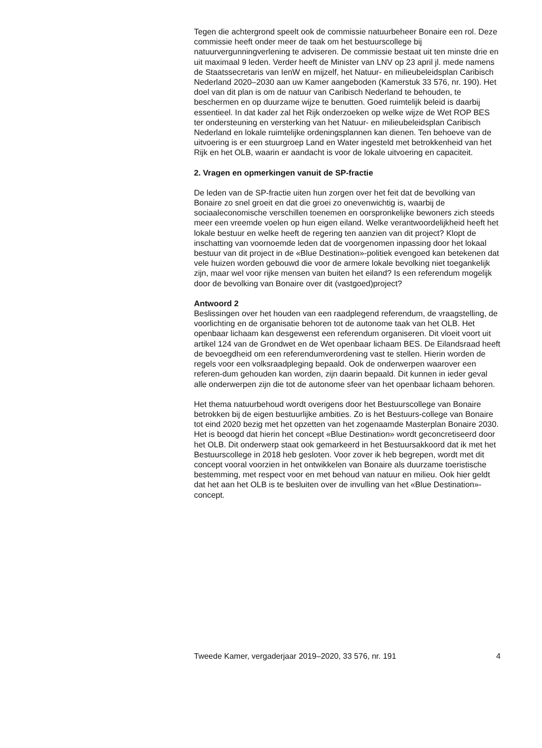Tegen die achtergrond speelt ook de commissie natuurbeheer Bonaire een rol. Deze commissie heeft onder meer de taak om het bestuurscollege bij natuurvergunningverlening te adviseren. De commissie bestaat uit ten minste drie en uit maximaal 9 leden. Verder heeft de Minister van LNV op 23 april jl. mede namens de Staatssecretaris van IenW en mijzelf, het Natuur- en milieubeleidsplan Caribisch Nederland 2020–2030 aan uw Kamer aangeboden (Kamerstuk 33 576, nr. 190). Het doel van dit plan is om de natuur van Caribisch Nederland te behouden, te beschermen en op duurzame wijze te benutten. Goed ruimtelijk beleid is daarbij essentieel. In dat kader zal het Rijk onderzoeken op welke wijze de Wet ROP BES ter ondersteuning en versterking van het Natuur- en milieubeleidsplan Caribisch Nederland en lokale ruimtelijke ordeningsplannen kan dienen. Ten behoeve van de uitvoering is er een stuurgroep Land en Water ingesteld met betrokkenheid van het Rijk en het OLB, waarin er aandacht is voor de lokale uitvoering en capaciteit.
2. Vragen en opmerkingen vanuit de SP-fractie
De leden van de SP-fractie uiten hun zorgen over het feit dat de bevolking van Bonaire zo snel groeit en dat die groei zo onevenwichtig is, waarbij de sociaaleconomische verschillen toenemen en oorspronkelijke bewoners zich steeds meer een vreemde voelen op hun eigen eiland. Welke verantwoordelijkheid heeft het lokale bestuur en welke heeft de regering ten aanzien van dit project? Klopt de inschatting van voornoemde leden dat de voorgenomen inpassing door het lokaal bestuur van dit project in de «Blue Destination»-politiek evengoed kan betekenen dat vele huizen worden gebouwd die voor de armere lokale bevolking niet toegankelijk zijn, maar wel voor rijke mensen van buiten het eiland? Is een referendum mogelijk door de bevolking van Bonaire over dit (vastgoed)project?
Antwoord 2
Beslissingen over het houden van een raadplegend referendum, de vraagstelling, de voorlichting en de organisatie behoren tot de autonome taak van het OLB. Het openbaar lichaam kan desgewenst een referendum organiseren. Dit vloeit voort uit artikel 124 van de Grondwet en de Wet openbaar lichaam BES. De Eilandsraad heeft de bevoegdheid om een referendumverordening vast te stellen. Hierin worden de regels voor een volksraadpleging bepaald. Ook de onderwerpen waarover een referen-dum gehouden kan worden, zijn daarin bepaald. Dit kunnen in ieder geval alle onderwerpen zijn die tot de autonome sfeer van het openbaar lichaam behoren.
Het thema natuurbehoud wordt overigens door het Bestuurscollege van Bonaire betrokken bij de eigen bestuurlijke ambities. Zo is het Bestuurs-college van Bonaire tot eind 2020 bezig met het opzetten van het zogenaamde Masterplan Bonaire 2030. Het is beoogd dat hierin het concept «Blue Destination» wordt geconcretiseerd door het OLB. Dit onderwerp staat ook gemarkeerd in het Bestuursakkoord dat ik met het Bestuurscollege in 2018 heb gesloten. Voor zover ik heb begrepen, wordt met dit concept vooral voorzien in het ontwikkelen van Bonaire als duurzame toeristische bestemming, met respect voor en met behoud van natuur en milieu. Ook hier geldt dat het aan het OLB is te besluiten over de invulling van het «Blue Destination»-concept.
Tweede Kamer, vergaderjaar 2019–2020, 33 576, nr. 191 4